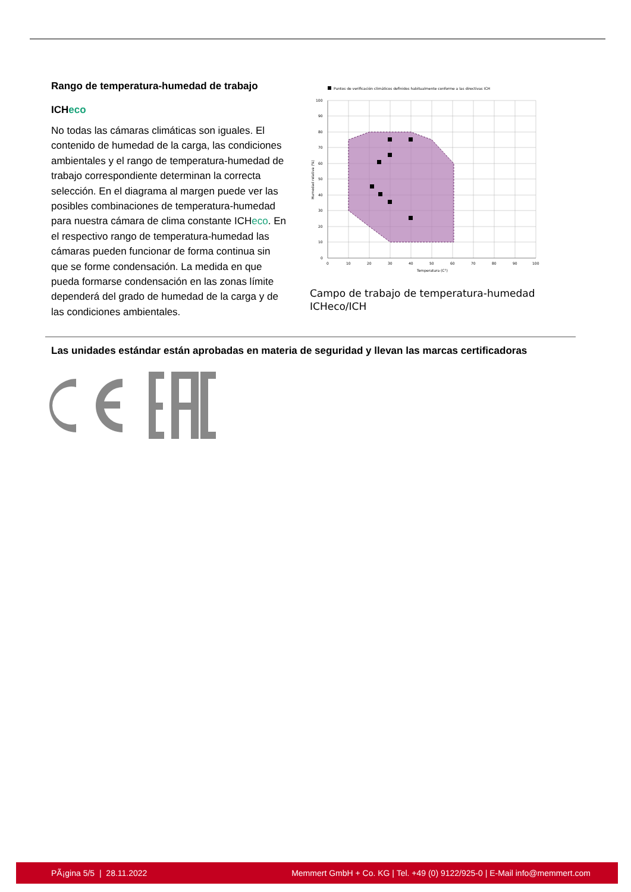Rango de temperatura-humedad de trabajo
ICHeco
No todas las cámaras climáticas son iguales. El contenido de humedad de la carga, las condiciones ambientales y el rango de temperatura-humedad de trabajo correspondiente determinan la correcta selección. En el diagrama al margen puede ver las posibles combinaciones de temperatura-humedad para nuestra cámara de clima constante ICHeco. En el respectivo rango de temperatura-humedad las cámaras pueden funcionar de forma continua sin que se forme condensación. La medida en que pueda formarse condensación en las zonas límite dependerá del grado de humedad de la carga y de las condiciones ambientales.
Puntos de verificación climáticos definidos habitualmente conforme a las directivas ICH
100
90
80
70
60
50
40
30
20
10
0
0
10
20
30
40
50
60
70
80
90
100
Temperatura (C°)
Humedad relativa (%)
Campo de trabajo de temperatura-humedad ICHeco/ICH
Las unidades estándar están aprobadas en materia de seguridad y llevan las marcas certificadoras
PÃ¡gina 5/5 | 28.11.2022 Memmert GmbH + Co. KG | Tel. +49 (0) 9122/925-0 | E-Mail info@memmert.com